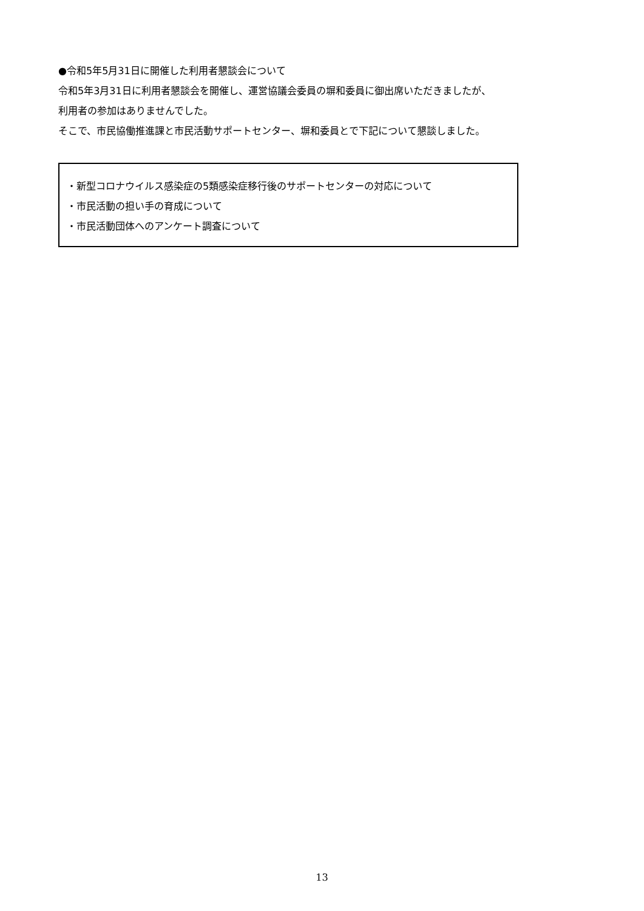●令和5年5月31日に開催した利用者懇談会について
令和5年3月31日に利用者懇談会を開催し、運営協議会委員の塀和委員に御出席いただきましたが、
利用者の参加はありませんでした。
そこで、市民協働推進課と市民活動サポートセンター、塀和委員とで下記について懇談しました。
・新型コロナウイルス感染症の5類感染症移行後のサポートセンターの対応について
・市民活動の担い手の育成について
・市民活動団体へのアンケート調査について
13